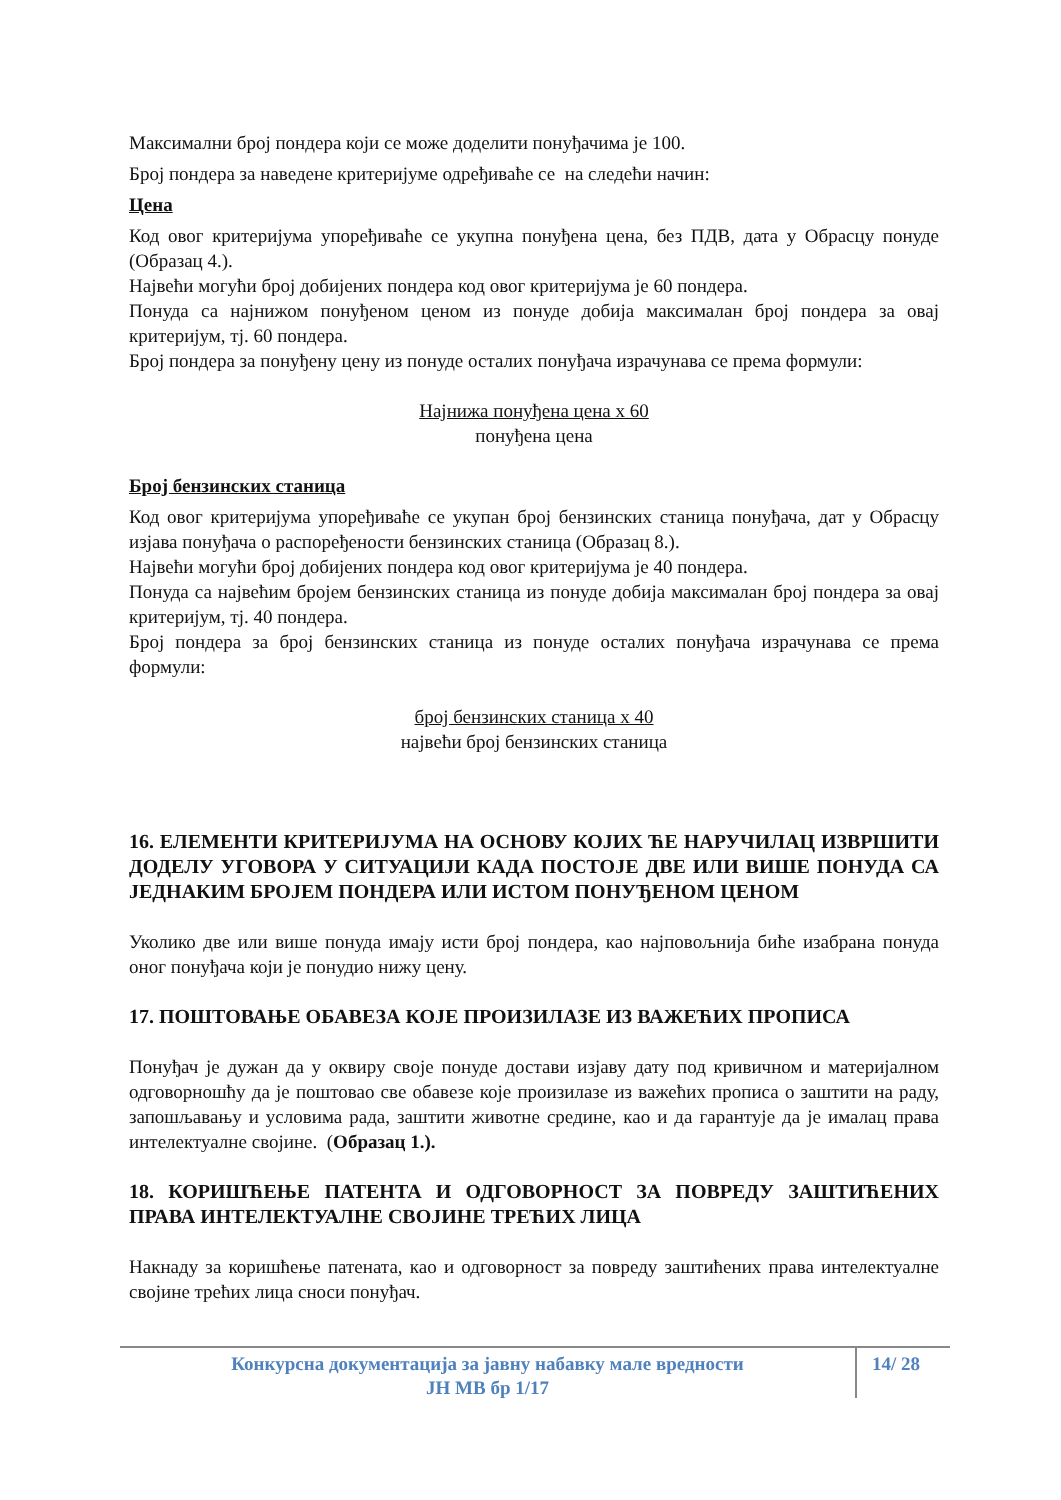Максимални број пондера који се може доделити понуђачима је 100.
Број пондера за наведене критеријуме одређиваће се на следећи начин:
Цена
Код овог критеријума упоређиваће се укупна понуђена цена, без ПДВ, дата у Обрасцу понуде (Образац 4.).
Највећи могући број добијених пондера код овог критеријума је 60 пондера.
Понуда са најнижом понуђеном ценом из понуде добија максималан број пондера за овај критеријум, тј. 60 пондера.
Број пондера за понуђену цену из понуде осталих понуђача израчунава се према формули:
Најнижа понуђена цена х 60
понуђена цена
Број бензинских станица
Код овог критеријума упоређиваће се укупан број бензинских станица понуђача, дат у Обрасцу изјава понуђача о распоређености бензинских станица (Образац 8.).
Највећи могући број добијених пондера код овог критеријума је 40 пондера.
Понуда са највећим бројем бензинских станица из понуде добија максималан број пондера за овај критеријум, тј. 40 пондера.
Број пондера за број бензинских станица из понуде осталих понуђача израчунава се према формули:
број бензинских станица х 40
највећи број бензинских станица
16. ЕЛЕМЕНТИ КРИТЕРИЈУМА НА ОСНОВУ КОЈИХ ЋЕ НАРУЧИЛАЦ ИЗВРШИТИ ДОДЕЛУ УГОВОРА У СИТУАЦИЈИ КАДА ПОСТОЈЕ ДВЕ ИЛИ ВИШЕ ПОНУДА СА ЈЕДНАКИМ БРОЈЕМ ПОНДЕРА ИЛИ ИСТОМ ПОНУЂЕНОМ ЦЕНОМ
Уколико две или више понуда имају исти број пондера, као најповољнија биће изабрана понуда оног понуђача који је понудио нижу цену.
17. ПОШТОВАЊЕ ОБАВЕЗА КОЈЕ ПРОИЗИЛАЗЕ ИЗ ВАЖЕЋИХ ПРОПИСА
Понуђач је дужан да у оквиру своје понуде достави изјаву дату под кривичном и материјалном одговорношћу да је поштовао све обавезе које произилазе из важећих прописа о заштити на раду, запошљавању и условима рада, заштити животне средине, као и да гарантује да је ималац права интелектуалне својине. (Образац 1.).
18. КОРИШЋЕЊЕ ПАТЕНТА И ОДГОВОРНОСТ ЗА ПОВРЕДУ ЗАШТИЋЕНИХ ПРАВА ИНТЕЛЕКТУАЛНЕ СВОЈИНЕ ТРЕЋИХ ЛИЦА
Накнаду за коришћење патената, као и одговорност за повреду заштићених права интелектуалне својине трећих лица сноси понуђач.
Конкурсна документација за јавну набавку мале вредности
ЈН МВ бр 1/17
14/ 28